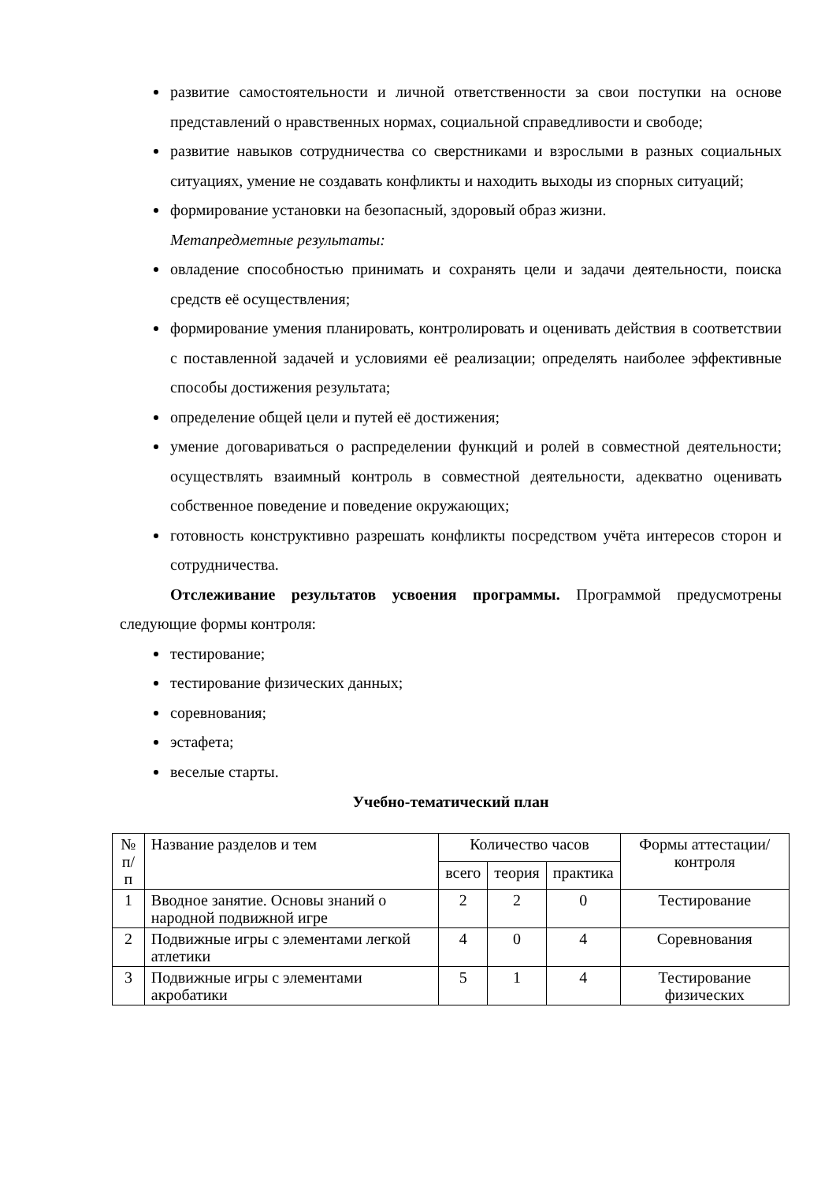развитие самостоятельности и личной ответственности за свои поступки на основе представлений о нравственных нормах, социальной справедливости и свободе;
развитие навыков сотрудничества со сверстниками и взрослыми в разных социальных ситуациях, умение не создавать конфликты и находить выходы из спорных ситуаций;
формирование установки на безопасный, здоровый образ жизни.
Метапредметные результаты:
овладение способностью принимать и сохранять цели и задачи деятельности, поиска средств её осуществления;
формирование умения планировать, контролировать и оценивать действия в соответствии с поставленной задачей и условиями её реализации; определять наиболее эффективные способы достижения результата;
определение общей цели и путей её достижения;
умение договариваться о распределении функций и ролей в совместной деятельности; осуществлять взаимный контроль в совместной деятельности, адекватно оценивать собственное поведение и поведение окружающих;
готовность конструктивно разрешать конфликты посредством учёта интересов сторон и сотрудничества.
Отслеживание результатов усвоения программы. Программой предусмотрены следующие формы контроля:
тестирование;
тестирование физических данных;
соревнования;
эстафета;
веселые старты.
Учебно-тематический план
| № п/п | Название разделов и тем | Количество часов | | | Формы аттестации/ контроля |
| --- | --- | --- | --- | --- | --- |
| | | всего | теория | практика | |
| 1 | Вводное занятие. Основы знаний о народной подвижной игре | 2 | 2 | 0 | Тестирование |
| 2 | Подвижные игры с элементами легкой атлетики | 4 | 0 | 4 | Соревнования |
| 3 | Подвижные игры с элементами акробатики | 5 | 1 | 4 | Тестирование физических |